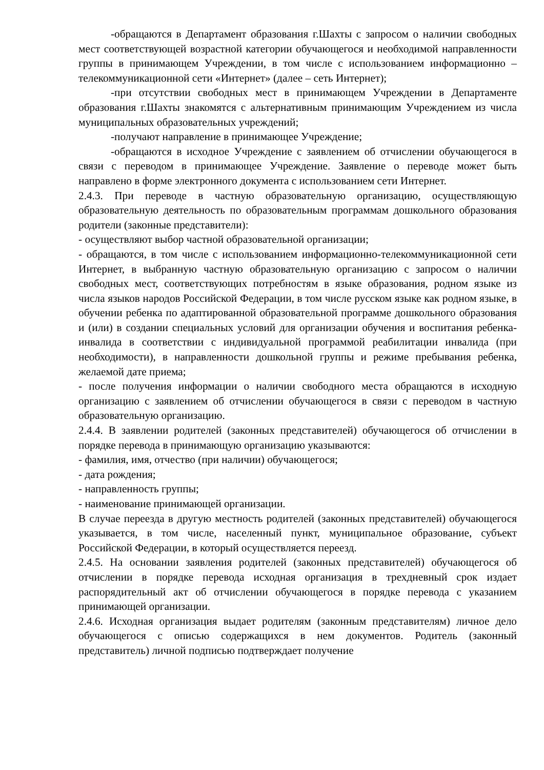-обращаются в Департамент образования г.Шахты с запросом о наличии свободных мест соответствующей возрастной категории обучающегося и необходимой направленности группы в принимающем Учреждении, в том числе с использованием информационно – телекоммуникационной сети «Интернет» (далее – сеть Интернет);
-при отсутствии свободных мест в принимающем Учреждении в Департаменте образования г.Шахты знакомятся с альтернативным принимающим Учреждением из числа муниципальных образовательных учреждений;
-получают направление в принимающее Учреждение;
-обращаются в исходное Учреждение с заявлением об отчислении обучающегося в связи с переводом в принимающее Учреждение. Заявление о переводе может быть направлено в форме электронного документа с использованием сети Интернет.
2.4.3. При переводе в частную образовательную организацию, осуществляющую образовательную деятельность по образовательным программам дошкольного образования родители (законные представители):
- осуществляют выбор частной образовательной организации;
- обращаются, в том числе с использованием информационно-телекоммуникационной сети Интернет, в выбранную частную образовательную организацию с запросом о наличии свободных мест, соответствующих потребностям в языке образования, родном языке из числа языков народов Российской Федерации, в том числе русском языке как родном языке, в обучении ребенка по адаптированной образовательной программе дошкольного образования и (или) в создании специальных условий для организации обучения и воспитания ребенка-инвалида в соответствии с индивидуальной программой реабилитации инвалида (при необходимости), в направленности дошкольной группы и режиме пребывания ребенка, желаемой дате приема;
- после получения информации о наличии свободного места обращаются в исходную организацию с заявлением об отчислении обучающегося в связи с переводом в частную образовательную организацию.
2.4.4. В заявлении родителей (законных представителей) обучающегося об отчислении в порядке перевода в принимающую организацию указываются:
- фамилия, имя, отчество (при наличии) обучающегося;
- дата рождения;
- направленность группы;
- наименование принимающей организации.
В случае переезда в другую местность родителей (законных представителей) обучающегося указывается, в том числе, населенный пункт, муниципальное образование, субъект Российской Федерации, в который осуществляется переезд.
2.4.5. На основании заявления родителей (законных представителей) обучающегося об отчислении в порядке перевода исходная организация в трехдневный срок издает распорядительный акт об отчислении обучающегося в порядке перевода с указанием принимающей организации.
2.4.6. Исходная организация выдает родителям (законным представителям) личное дело обучающегося с описью содержащихся в нем документов. Родитель (законный представитель) личной подписью подтверждает получение